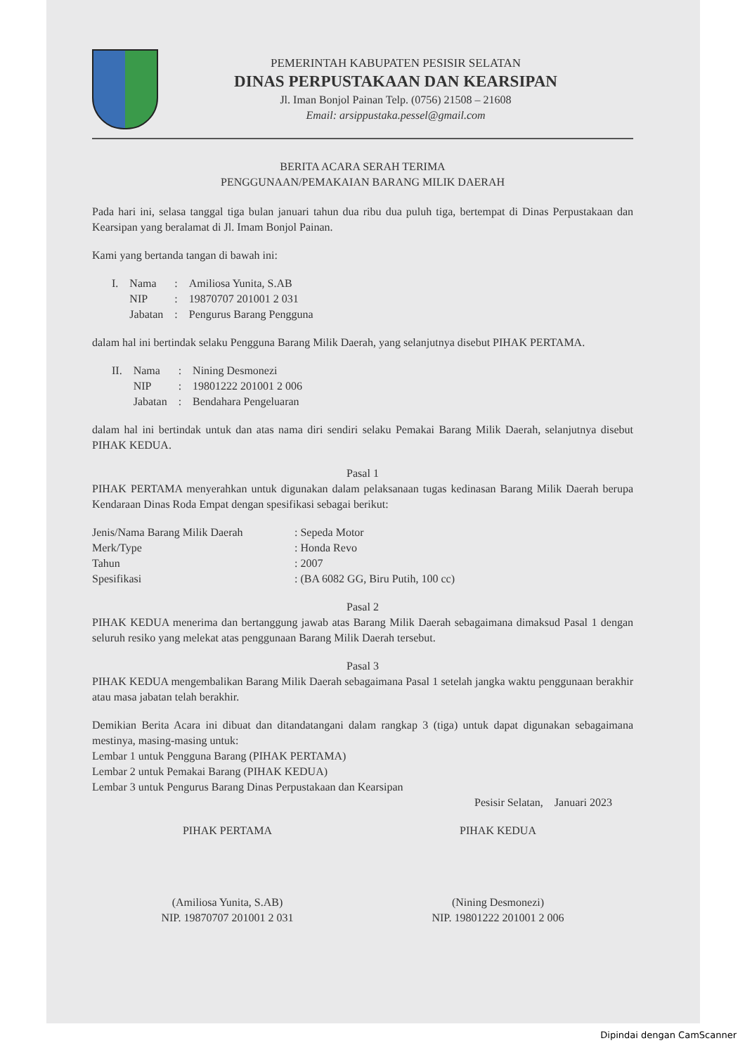PEMERINTAH KABUPATEN PESISIR SELATAN
DINAS PERPUSTAKAAN DAN KEARSIPAN
Jl. Iman Bonjol Painan Telp. (0756) 21508 – 21608
Email: arsippustaka.pessel@gmail.com
BERITA ACARA SERAH TERIMA
PENGGUNAAN/PEMAKAIAN BARANG MILIK DAERAH
Pada hari ini, selasa tanggal tiga bulan januari tahun dua ribu dua puluh tiga, bertempat di Dinas Perpustakaan dan Kearsipan yang beralamat di Jl. Imam Bonjol Painan.
Kami yang bertanda tangan di bawah ini:
| I. | Nama | : | Amiliosa Yunita, S.AB |
| | NIP | : | 19870707 201001 2 031 |
| | Jabatan | : | Pengurus Barang Pengguna |
dalam hal ini bertindak selaku Pengguna Barang Milik Daerah, yang selanjutnya disebut PIHAK PERTAMA.
| II. | Nama | : | Nining Desmonezi |
| | NIP | : | 19801222 201001 2 006 |
| | Jabatan | : | Bendahara Pengeluaran |
dalam hal ini bertindak untuk dan atas nama diri sendiri selaku Pemakai Barang Milik Daerah, selanjutnya disebut PIHAK KEDUA.
Pasal 1
PIHAK PERTAMA menyerahkan untuk digunakan dalam pelaksanaan tugas kedinasan Barang Milik Daerah berupa Kendaraan Dinas Roda Empat dengan spesifikasi sebagai berikut:
| Jenis/Nama Barang Milik Daerah | : Sepeda Motor |
| Merk/Type | : Honda Revo |
| Tahun | : 2007 |
| Spesifikasi | : (BA 6082 GG, Biru Putih, 100 cc) |
Pasal 2
PIHAK KEDUA menerima dan bertanggung jawab atas Barang Milik Daerah sebagaimana dimaksud Pasal 1 dengan seluruh resiko yang melekat atas penggunaan Barang Milik Daerah tersebut.
Pasal 3
PIHAK KEDUA mengembalikan Barang Milik Daerah sebagaimana Pasal 1 setelah jangka waktu penggunaan berakhir atau masa jabatan telah berakhir.
Demikian Berita Acara ini dibuat dan ditandatangani dalam rangkap 3 (tiga) untuk dapat digunakan sebagaimana mestinya, masing-masing untuk:
Lembar 1 untuk Pengguna Barang (PIHAK PERTAMA)
Lembar 2 untuk Pemakai Barang (PIHAK KEDUA)
Lembar 3 untuk Pengurus Barang Dinas Perpustakaan dan Kearsipan
Pesisir Selatan, Januari 2023
PIHAK PERTAMA
(Amiliosa Yunita, S.AB)
NIP. 19870707 201001 2 031
PIHAK KEDUA
(Nining Desmonezi)
NIP. 19801222 201001 2 006
Dipindai dengan CamScanner